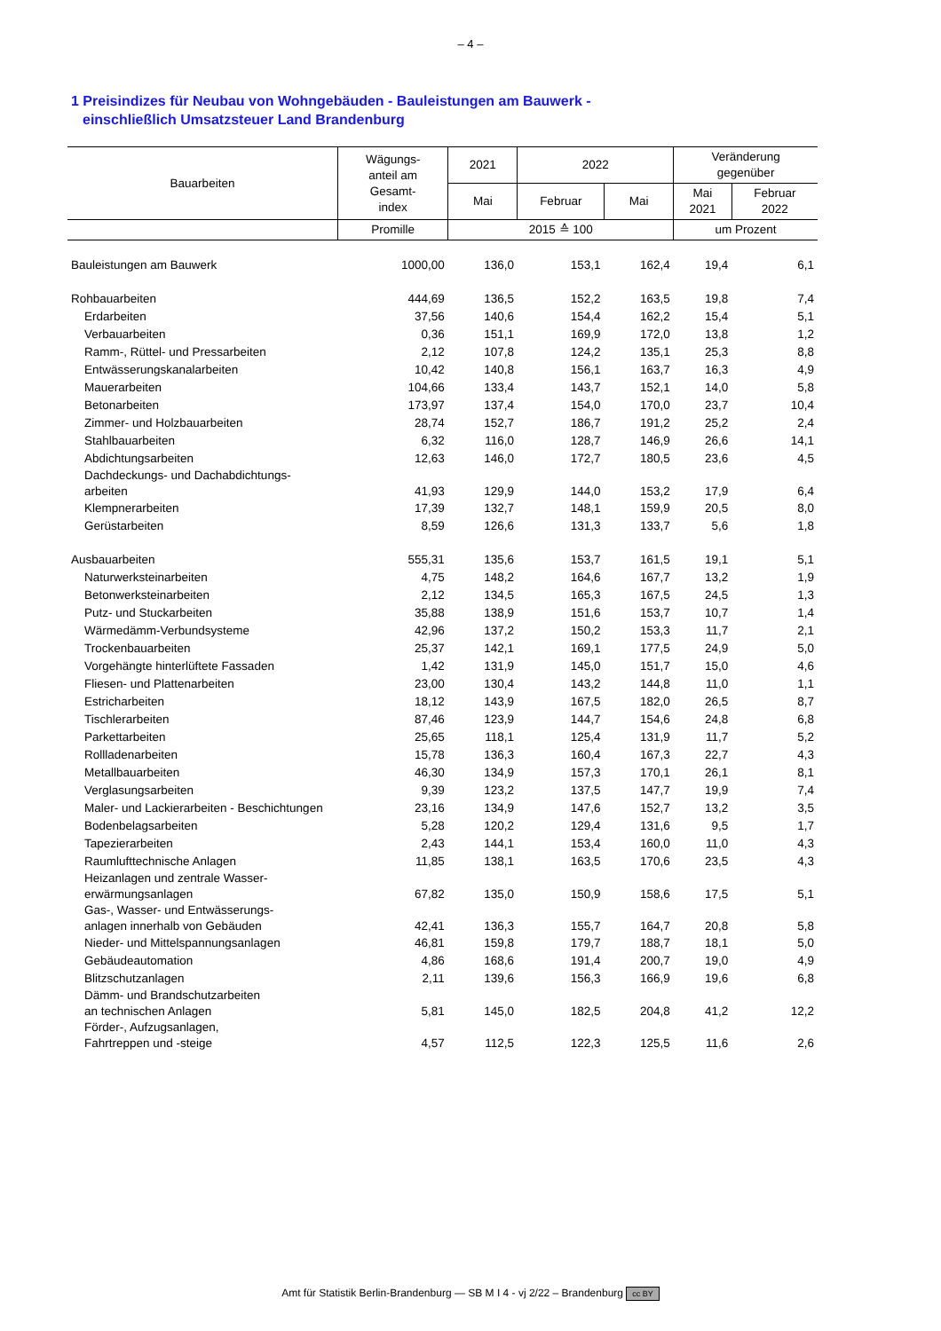– 4 –
1 Preisindizes für Neubau von Wohngebäuden - Bauleistungen am Bauwerk -
einschließlich Umsatzsteuer Land Brandenburg
| Bauarbeiten | Wägungs- anteil am Gesamt- index | 2021 | 2022 | | Veränderung gegenüber | |
| --- | --- | --- | --- | --- | --- | --- |
| | | Mai | Februar | Mai | Mai 2021 | Februar 2022 |
| | Promille | 2015 ≙ 100 | | | um Prozent | |
| Bauleistungen am Bauwerk | 1000,00 | 136,0 | 153,1 | 162,4 | 19,4 | 6,1 |
| Rohbauarbeiten | 444,69 | 136,5 | 152,2 | 163,5 | 19,8 | 7,4 |
| Erdarbeiten | 37,56 | 140,6 | 154,4 | 162,2 | 15,4 | 5,1 |
| Verbauarbeiten | 0,36 | 151,1 | 169,9 | 172,0 | 13,8 | 1,2 |
| Ramm-, Rüttel- und Pressarbeiten | 2,12 | 107,8 | 124,2 | 135,1 | 25,3 | 8,8 |
| Entwässerungskanalarbeiten | 10,42 | 140,8 | 156,1 | 163,7 | 16,3 | 4,9 |
| Mauerarbeiten | 104,66 | 133,4 | 143,7 | 152,1 | 14,0 | 5,8 |
| Betonarbeiten | 173,97 | 137,4 | 154,0 | 170,0 | 23,7 | 10,4 |
| Zimmer- und Holzbauarbeiten | 28,74 | 152,7 | 186,7 | 191,2 | 25,2 | 2,4 |
| Stahlbauarbeiten | 6,32 | 116,0 | 128,7 | 146,9 | 26,6 | 14,1 |
| Abdichtungsarbeiten | 12,63 | 146,0 | 172,7 | 180,5 | 23,6 | 4,5 |
| Dachdeckungs- und Dachabdichtungs- arbeiten | 41,93 | 129,9 | 144,0 | 153,2 | 17,9 | 6,4 |
| Klempnerarbeiten | 17,39 | 132,7 | 148,1 | 159,9 | 20,5 | 8,0 |
| Gerüstarbeiten | 8,59 | 126,6 | 131,3 | 133,7 | 5,6 | 1,8 |
| Ausbauarbeiten | 555,31 | 135,6 | 153,7 | 161,5 | 19,1 | 5,1 |
| Naturwerksteinarbeiten | 4,75 | 148,2 | 164,6 | 167,7 | 13,2 | 1,9 |
| Betonwerksteinarbeiten | 2,12 | 134,5 | 165,3 | 167,5 | 24,5 | 1,3 |
| Putz- und Stuckarbeiten | 35,88 | 138,9 | 151,6 | 153,7 | 10,7 | 1,4 |
| Wärmedämm-Verbundsysteme | 42,96 | 137,2 | 150,2 | 153,3 | 11,7 | 2,1 |
| Trockenbauarbeiten | 25,37 | 142,1 | 169,1 | 177,5 | 24,9 | 5,0 |
| Vorgehängte hinterlüftete Fassaden | 1,42 | 131,9 | 145,0 | 151,7 | 15,0 | 4,6 |
| Fliesen- und Plattenarbeiten | 23,00 | 130,4 | 143,2 | 144,8 | 11,0 | 1,1 |
| Estricharbeiten | 18,12 | 143,9 | 167,5 | 182,0 | 26,5 | 8,7 |
| Tischlerarbeiten | 87,46 | 123,9 | 144,7 | 154,6 | 24,8 | 6,8 |
| Parkettarbeiten | 25,65 | 118,1 | 125,4 | 131,9 | 11,7 | 5,2 |
| Rollladenarbeiten | 15,78 | 136,3 | 160,4 | 167,3 | 22,7 | 4,3 |
| Metallbauarbeiten | 46,30 | 134,9 | 157,3 | 170,1 | 26,1 | 8,1 |
| Verglasungsarbeiten | 9,39 | 123,2 | 137,5 | 147,7 | 19,9 | 7,4 |
| Maler- und Lackierarbeiten - Beschichtungen | 23,16 | 134,9 | 147,6 | 152,7 | 13,2 | 3,5 |
| Bodenbelagsarbeiten | 5,28 | 120,2 | 129,4 | 131,6 | 9,5 | 1,7 |
| Tapezierarbeiten | 2,43 | 144,1 | 153,4 | 160,0 | 11,0 | 4,3 |
| Raumlufttechnische Anlagen | 11,85 | 138,1 | 163,5 | 170,6 | 23,5 | 4,3 |
| Heizanlagen und zentrale Wasser- erwärmungsanlagen | 67,82 | 135,0 | 150,9 | 158,6 | 17,5 | 5,1 |
| Gas-, Wasser- und Entwässerungs- anlagen innerhalb von Gebäuden | 42,41 | 136,3 | 155,7 | 164,7 | 20,8 | 5,8 |
| Nieder- und Mittelspannungsanlagen | 46,81 | 159,8 | 179,7 | 188,7 | 18,1 | 5,0 |
| Gebäudeautomation | 4,86 | 168,6 | 191,4 | 200,7 | 19,0 | 4,9 |
| Blitzschutzanlagen | 2,11 | 139,6 | 156,3 | 166,9 | 19,6 | 6,8 |
| Dämm- und Brandschutzarbeiten an technischen Anlagen | 5,81 | 145,0 | 182,5 | 204,8 | 41,2 | 12,2 |
| Förder-, Aufzugsanlagen, Fahrtreppen und -steige | 4,57 | 112,5 | 122,3 | 125,5 | 11,6 | 2,6 |
Amt für Statistik Berlin-Brandenburg — SB M I 4 - vj 2/22 – Brandenburg cc BY